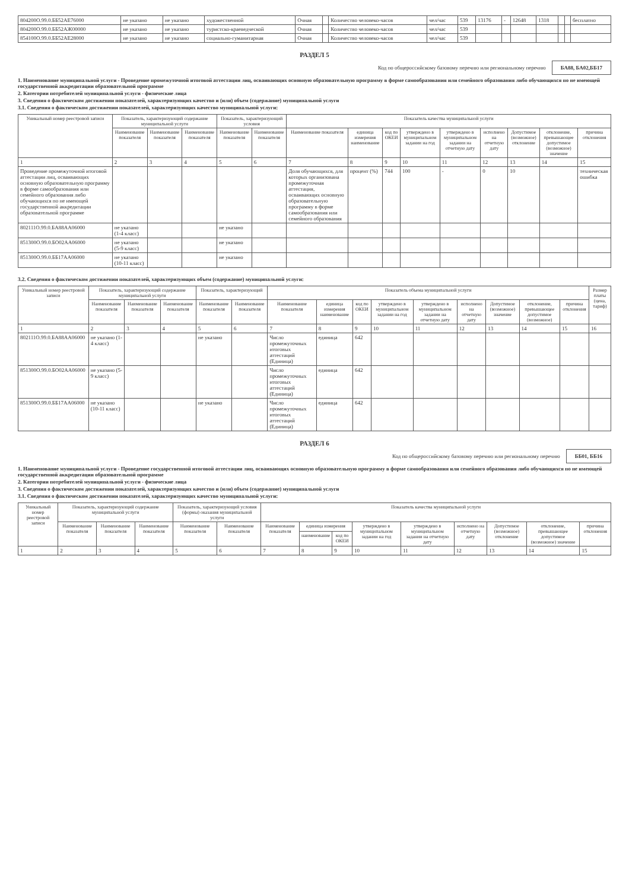| 804200О.99.0.ББ52АЕ76000 | не указано | не указано | художественной | Очная | | Количество человеко-часов | чел/час | 539 | 13176 | - | 12648 | 1318 | | | бесплатно |
| 804200О.99.0.ББ52АЖ00000 | не указано | не указано | туристско-краеведческой | Очная | | Количество человеко-часов | чел/час | 539 | | | | | | | |
| 854100О.99.0.ББ52АЕ28000 | не указано | не указано | социально-гуманитарная | Очная | | Количество человеко-часов | чел/час | 539 | | | | | | | |
РАЗДЕЛ 5
Код по общероссийскому базовому перечню или региональному перечню БА88, БА02,ББ17
1. Наименование муниципальной услуги - Проведение промежуточной итоговой аттестации лиц, осваивающих основную образовательную программу в форме самообразования или семейного образования либо обучающихся по не имеющей государственной аккредитации образовательной программе
2. Категории потребителей муниципальной услуги - физические лица
3. Сведения о фактическом достижении показателей, характеризующих качество и (или) объем (содержание) муниципальной услуги
3.1. Сведения о фактическом достижении показателей, характеризующих качество муниципальной услуги:
| Уникальный номер реестровой записи | Показатель, характеризующий содержание муниципальной услуги | | | Показатель, характеризующий условия | | Показатель качества муниципальной услуги | | | | | | | | |
| --- | --- | --- | --- | --- | --- | --- | --- | --- | --- | --- | --- | --- | --- | --- |
| | Наименование показателя | Наименование показателя | Наименование показателя | Наименование показателя | Наименование показателя | Наименование показателя | единица измерения наименование | код по ОКЕИ | утверждено в муниципальном задании на год | утверждено в муниципальном задании на отчетную дату | исполнено на отчетную дату | Допустимое (возможное) отклонение | отклонение, превышающее допустимое (возможное) значение | причина отклонения |
| 1 | 2 | 3 | 4 | 5 | 6 | 7 | 8 | 9 | 10 | 11 | 12 | 13 | 14 | 15 |
| Проведение промежуточной итоговой аттестации лиц, осваивающих основную образовательную программу в форме самообразования или семейного образования либо обучающихся по не имеющей государственной аккредитации образовательной программе | | | | | | Доля обучающихся, для которых организована промежуточная аттестация, осваивающих основную образовательную программу в форме самообразования или семейного образования | процент (%) | 744 | 100 | - | 0 | 10 | | техническая ошибка |
| 802111О.99.0.БА88АА06000 | не указано (1-4 класс) | | | не указано | | | | | | | | | | |
| 851300О.99.0.БО02АА06000 | не указано (5-9 класс) | | | не указано | | | | | | | | | | |
| 851300О.99.0.ББ17АА06000 | не указано (10-11 класс) | | | не указано | | | | | | | | | | |
3.2. Сведения о фактическом достижении показателей, характеризующих объем (содержание) муниципальной услуги:
| Уникальный номер реестровой записи | Показатель, характеризующий содержание муниципальной услуги | | | Показатель, характеризующий | | Показатель объема муниципальной услуги | | | | | | | | | Размер платы (цена, тариф) |
| --- | --- | --- | --- | --- | --- | --- | --- | --- | --- | --- | --- | --- | --- | --- | --- |
| | Наименование показателя | Наименование показателя | Наименование показателя | Наименование показателя | Наименование показателя | Наименование показателя | единица измерения наименование | код по ОКЕИ | утверждено в муниципальном задании на год | утверждено в муниципальном задании на отчетную дату | исполнено на отчетную дату | Допустимое (возможное) значение | отклонение, превышающее допустимое (возможное) | причина отклонения | |
| 1 | 2 | 3 | 4 | 5 | 6 | 7 | 8 | 9 | 10 | 11 | 12 | 13 | 14 | 15 | 16 |
| 802111О.99.0.БА88АА06000 | не указано (1-4 класс) | | | не указано | | Число промежуточных итоговых аттестаций (Единица) | единица | 642 | | | | | | | |
| 851300О.99.0.БО02АА06000 | не указано (5-9 класс) | | | | | Число промежуточных итоговых аттестаций (Единица) | единица | 642 | | | | | | | |
| 851300О.99.0.ББ17АА06000 | не указано (10-11 класс) | | | не указано | | Число промежуточных итоговых аттестаций (Единица) | единица | 642 | | | | | | | |
РАЗДЕЛ 6
Код по общероссийскому базовому перечню или региональному перечню ББ01, ББ16
1. Наименование муниципальной услуги - Проведение государственной итоговой аттестации лиц, осваивающих основную образовательную программу в форме самообразования или семейного образования либо обучающихся по не имеющей государственной аккредитации образовательной программе
2. Категории потребителей муниципальной услуги - физические лица
3. Сведения о фактическом достижении показателей, характеризующих качество и (или) объем (содержание) муниципальной услуги
3.1. Сведения о фактическом достижении показателей, характеризующих качество муниципальной услуги:
| Уникальный номер реестровой записи | Показатель, характеризующий содержание муниципальной услуги | | | Показатель, характеризующий условия (формы) оказания муниципальной услуги | | Показатель качества муниципальной услуги | | | | | | | | |
| --- | --- | --- | --- | --- | --- | --- | --- | --- | --- | --- | --- | --- | --- | --- |
| | Наименование показателя | Наименование показателя | Наименование показателя | Наименование показателя | Наименование показателя | Наименование показателя | единица измерения | | утверждено в муниципальном задании на год | утверждено в муниципальном задании на отчетную дату | исполнено на отчетную дату | Допустимое (возможное) отклонение | отклонение, превышающее допустимое (возможное) значение | причина отклонения |
| | | | | | | | наименование | код по ОКЕИ | | | | | | |
| 1 | 2 | 3 | 4 | 5 | 6 | 7 | 8 | 9 | 10 | 11 | 12 | 13 | 14 | 15 |